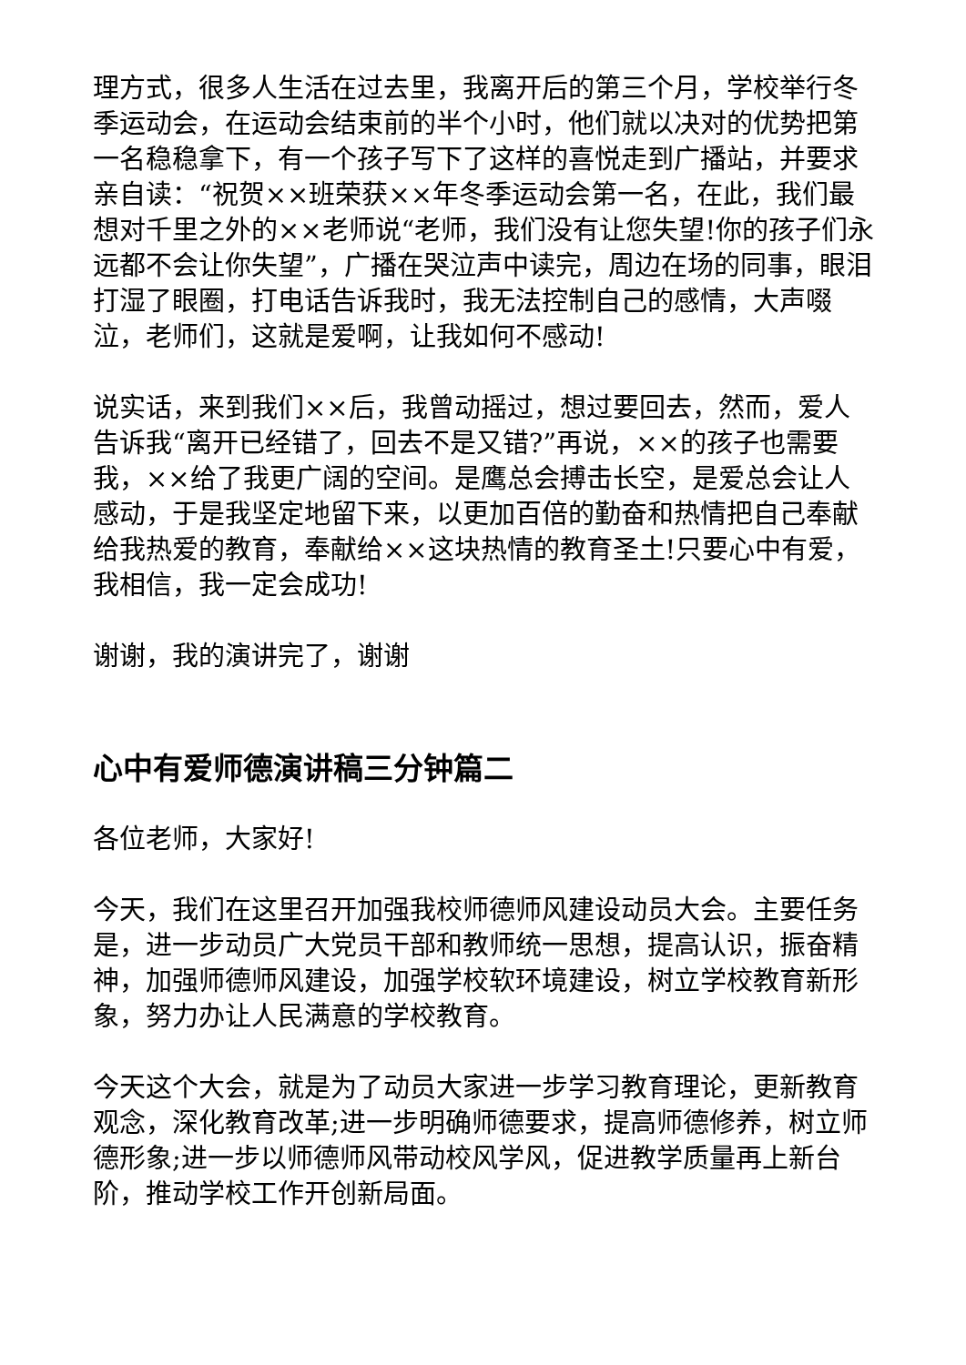理方式，很多人生活在过去里，我离开后的第三个月，学校举行冬季运动会，在运动会结束前的半个小时，他们就以决对的优势把第一名稳稳拿下，有一个孩子写下了这样的喜悦走到广播站，并要求亲自读：“祝贺××班荣获××年冬季运动会第一名，在此，我们最想对千里之外的××老师说“老师，我们没有让您失望!你的孩子们永远都不会让你失望”，广播在哭泣声中读完，周边在场的同事，眼泪打湿了眼圈，打电话告诉我时，我无法控制自己的感情，大声啜泣，老师们，这就是爱啊，让我如何不感动!
说实话，来到我们××后，我曾动摇过，想过要回去，然而，爱人告诉我“离开已经错了，回去不是又错?”再说，××的孩子也需要我，××给了我更广阔的空间。是鹰总会搏击长空，是爱总会让人感动，于是我坚定地留下来，以更加百倍的勤奋和热情把自己奉献给我热爱的教育，奉献给××这块热情的教育圣土!只要心中有爱，我相信，我一定会成功!
谢谢，我的演讲完了，谢谢
心中有爱师德演讲稿三分钟篇二
各位老师，大家好!
今天，我们在这里召开加强我校师德师风建设动员大会。主要任务是，进一步动员广大党员干部和教师统一思想，提高认识，振奋精神，加强师德师风建设，加强学校软环境建设，树立学校教育新形象，努力办让人民满意的学校教育。
今天这个大会，就是为了动员大家进一步学习教育理论，更新教育观念，深化教育改革;进一步明确师德要求，提高师德修养，树立师德形象;进一步以师德师风带动校风学风，促进教学质量再上新台阶，推动学校工作开创新局面。